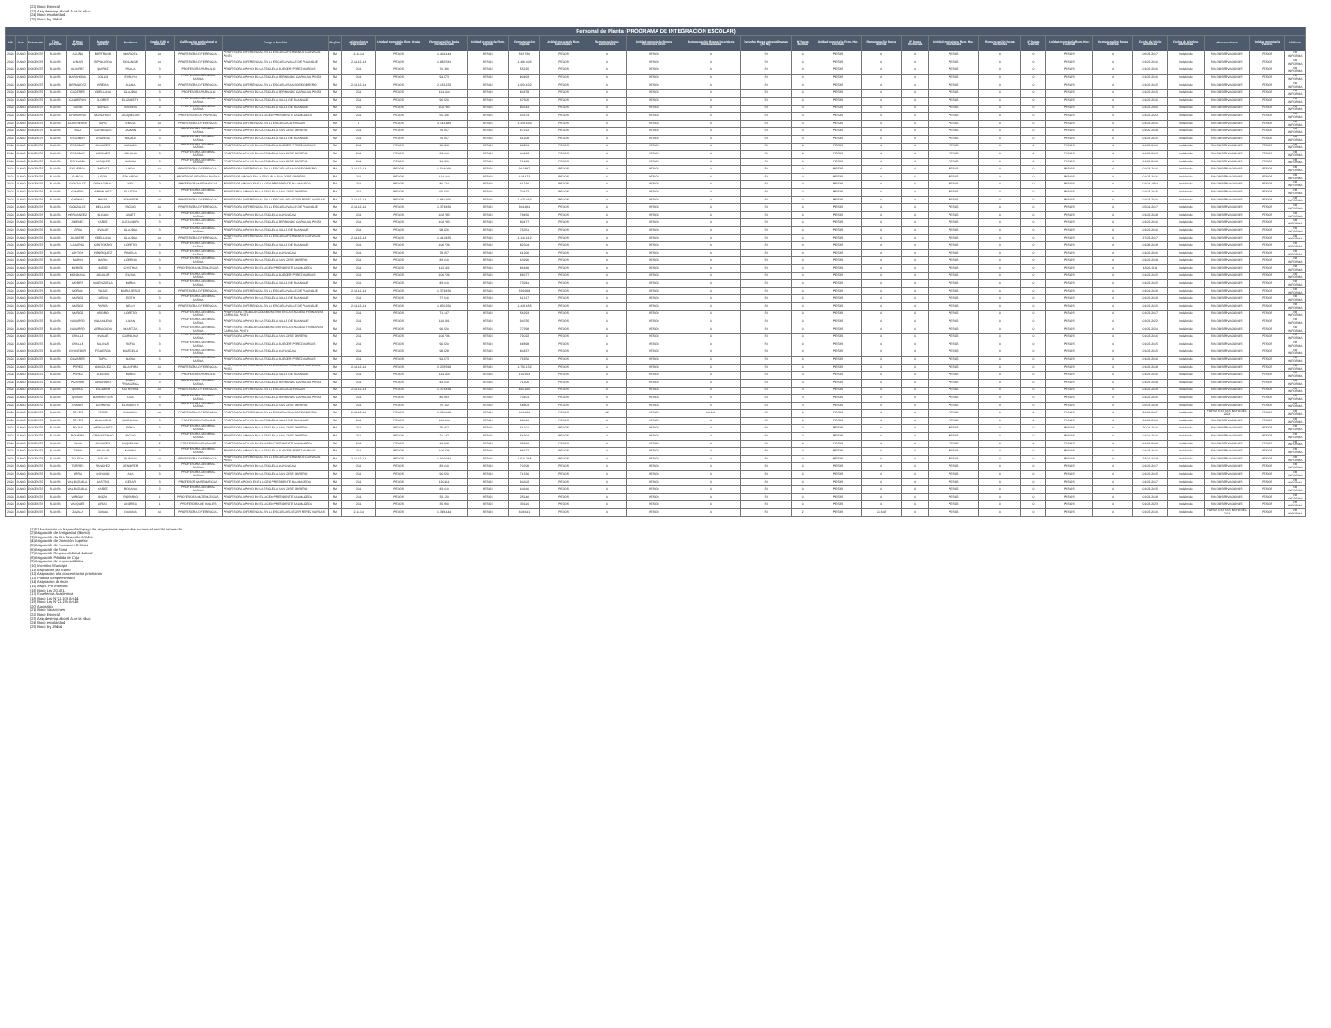(22) Bono Especial
(23) Asig.desemp.laboral A.de la educ.
(24) Bono escolaridad
(25) Bono ley 19464
| Personal de Planta (PROGRAMA DE INTEGRACION ESCOLAR) | | | | | | | | | | | | | | | | | | | | | | | | | | | | | | | | | | |
| --- | --- | --- | --- | --- | --- | --- | --- | --- | --- | --- | --- | --- | --- | --- | --- | --- | --- | --- | --- | --- | --- | --- | --- | --- | --- | --- | --- | --- | --- | --- | --- | --- | --- | --- |
| Año | Mes | Estamento | Tipo personal | Primer apellido | Segundo apellido | Nombres | Grado EUS o Jornada | Calificación profesional o formación | Cargo o función | Región | Asignaciones especiales | Unidad monetaria Rem. Bruta men. | Remuneración bruta mensualizada | Unidad monetaria Rem. Liquida | Remuneración liquida | Unidad monetaria Rem. Adicionales | Remuneraciones adicionales | Unidad monetaria Bonos incentivos mens. | Remuneración Bonos incentivos mensualizada | Derecho Horas extraordinarias (Si No) | Nº horas diurnas | Unidad monetaria Rem. Hor. Diurnas | Remuneración horas diurnas | Nº horas nocturnas | Unidad monetaria Rem. Hor. Nocturnas | Remuneración horas nocturnas | Nº horas festivas | Unidad monetaria Rem. Hor. Festivas | Remuneración horas festivas | Fecha de inicio dd/mm/aa | Fecha de término dd/mm/aa | Observaciones | Unidad monetaria Viáticos | Viáticos |
| 2024 | JUNIO | DOCENTE | PLANTA | ACUÑA | BERTRAND | MARICEL | 44 | PROFESORA DIFERENCIAL | PROFESORA DIFERENCIAL EN LA ESCUELA FERNANDO CARVAJAL PINTO | RM | 2-11-14 | PESOS | 1.401.444 | PESOS | 563.736 | PESOS | 0 | PESOS | 0 | SI | 0 | PESOS | 0 | 0 | PESOS | 0 | 0 | PESOS | 0 | 06-03-2017 | Indefinido | SIN OBSERVACIONES | PESOS | NO INFORMA |
| 2024 | JUNIO | DOCENTE | PLANTA | AYBAR | SEPULVEDA | SOLANGE | 44 | PROFESORA DIFERENCIAL | PROFESORA DIFERENCIAL EN LA ESCUELA VALLE DE PUANGUE | RM | 2-11-12-14 | PESOS | 1.883.581 | PESOS | 1.486.405 | PESOS | 0 | PESOS | 0 | SI | 0 | PESOS | 0 | 0 | PESOS | 0 | 0 | PESOS | 0 | 01-03-2016 | Indefinido | SIN OBSERVACIONES | PESOS | NO INFORMA |
| 2024 | JUNIO | DOCENTE | PLANTA | ALVAREZ | QUIROZ | PAULA | 3 | PROFESORA PARVULO | PROFESORA APOYO EN LA ESCUELA ELIECER PEREZ VARGAS | RM | 2-11 | PESOS | 70.386 | PESOS | 55.225 | PESOS | 0 | PESOS | 0 | SI | 0 | PESOS | 0 | 0 | PESOS | 0 | 0 | PESOS | 0 | 01-03-2016 | Indefinido | SIN OBSERVACIONES | PESOS | NO INFORMA |
| 2024 | JUNIO | DOCENTE | PLANTA | BARAHONA | COLLIO | EVELYN | 3 | PROFESORA GENERAL BASICA | PROFESORA APOYO EN LA ESCUELA FERNANDO CARVAJAL PINTO | RM | 2-11 | PESOS | 94.873 | PESOS | 80.493 | PESOS | 0 | PESOS | 0 | SI | 0 | PESOS | 0 | 0 | PESOS | 0 | 0 | PESOS | 0 | 01-03-2016 | Indefinido | SIN OBSERVACIONES | PESOS | NO INFORMA |
| 2024 | JUNIO | DOCENTE | PLANTA | BERMUDEZ | PIÑEIRA | JUANA | 44 | PROFESORA DIFERENCIAL | PROFESORA DIFERENCIAL EN LA ESCUELA SAN JOSE OBRERO | RM | 2-11-12-14 | PESOS | 2.159.233 | PESOS | 1.650.632 | PESOS | 0 | PESOS | 0 | SI | 0 | PESOS | 0 | 0 | PESOS | 0 | 0 | PESOS | 0 | 01-03-2015 | Indefinido | SIN OBSERVACIONES | PESOS | NO INFORMA |
| 2024 | JUNIO | DOCENTE | PLANTA | CACERES | ORELLANA | CLAUDIA | 3 | PROFESORA PARVULO | PROFESORA APOYO EN LA ESCUELA FERNANDO CARVAJAL PINTO | RM | 2-11 | PESOS | 114.644 | PESOS | 84.878 | PESOS | 0 | PESOS | 0 | SI | 0 | PESOS | 0 | 0 | PESOS | 0 | 0 | PESOS | 0 | 01-03-2015 | Indefinido | SIN OBSERVACIONES | PESOS | NO INFORMA |
| 2024 | JUNIO | DOCENTE | PLANTA | CALDERON | FLORES | ELIZABETH | 3 | PROFESORA GENERAL BASICA | PROFESORA APOYO EN LA ESCUELA VALLE DE PUANGUE | RM | 2-11 | PESOS | 90.920 | PESOS | 67.305 | PESOS | 0 | PESOS | 0 | SI | 0 | PESOS | 0 | 0 | PESOS | 0 | 0 | PESOS | 0 | 01-03-2016 | Indefinido | SIN OBSERVACIONES | PESOS | NO INFORMA |
| 2024 | JUNIO | DOCENTE | PLANTA | CANO | GARCIA | SANDRA | 3 | PROFESORA GENERAL BASICA | PROFESORA APOYO EN LA ESCUELA VALLE DE PUANGUE | RM | 2-11 | PESOS | 102.783 | PESOS | 80.644 | PESOS | 0 | PESOS | 0 | SI | 0 | PESOS | 0 | 0 | PESOS | 0 | 0 | PESOS | 0 | 01-03-2000 | Indefinido | SIN OBSERVACIONES | PESOS | NO INFORMA |
| 2024 | JUNIO | DOCENTE | PLANTA | CHAVARRIA | MARCHANT | JACQUELINE | 2 | PROFESORA DE PARVULO | PROFESORA APOYO EN EL LICEO PRESIDENTE BALMACEDA | RM | 2-11 | PESOS | 55.396 | PESOS | 43.374 | PESOS | 0 | PESOS | 0 | SI | 0 | PESOS | 0 | 0 | PESOS | 0 | 0 | PESOS | 0 | 01-03-2023 | Indefinido | SIN OBSERVACIONES | PESOS | NO INFORMA |
| 2024 | JUNIO | DOCENTE | PLANTA | CONTRERAS | TAPIA | EMILIA | 44 | PROFESORA DIFERENCIAL | PROFESORA DIFERENCIAL EN LA ESCUELA CUYUNCAVI | RM | 1 | PESOS | 2.113.489 | PESOS | 1.259.640 | PESOS | 0 | PESOS | 0 | SI | 0 | PESOS | 0 | 0 | PESOS | 0 | 0 | PESOS | 0 | 01-03-2015 | Indefinido | SIN OBSERVACIONES | PESOS | NO INFORMA |
| 2024 | JUNIO | DOCENTE | PLANTA | DIAZ | CARDENAS | JAZMIN | 3 | PROFESORA GENERAL BASICA | PROFESORA APOYO EN LA ESCUELA SAN JOSE OBRERO | RM | 2-11 | PESOS | 79.057 | PESOS | 67.212 | PESOS | 0 | PESOS | 0 | SI | 0 | PESOS | 0 | 0 | PESOS | 0 | 0 | PESOS | 0 | 01-05-2018 | Indefinido | SIN OBSERVACIONES | PESOS | NO INFORMA |
| 2024 | JUNIO | DOCENTE | PLANTA | ESCOBAR | ARAVENA | NICOLE | 3 | PROFESORA GENERAL BASICA | PROFESORA APOYO EN LA ESCUELA VALLE DE PUANGUE | RM | 2-11 | PESOS | 79.057 | PESOS | 61.109 | PESOS | 0 | PESOS | 0 | SI | 0 | PESOS | 0 | 0 | PESOS | 0 | 0 | PESOS | 0 | 01-03-2015 | Indefinido | SIN OBSERVACIONES | PESOS | NO INFORMA |
| 2024 | JUNIO | DOCENTE | PLANTA | ESCOBAR | OLIVARES | MONICA | 3 | PROFESORA GENERAL BASICA | PROFESORA APOYO EN LA ESCUELA ELIECER PEREZ VARGAS | RM | 2-11 | PESOS | 98.828 | PESOS | 88.234 | PESOS | 0 | PESOS | 0 | SI | 0 | PESOS | 0 | 0 | PESOS | 0 | 0 | PESOS | 0 | 01-03-2016 | Indefinido | SIN OBSERVACIONES | PESOS | NO INFORMA |
| 2024 | JUNIO | DOCENTE | PLANTA | ESCOBAR | MORALES | JOHANA | 3 | PROFESORA GENERAL BASICA | PROFESORA APOYO EN LA ESCUELA SAN JOSE OBRERO | RM | 2-11 | PESOS | 83.010 | PESOS | 64.995 | PESOS | 0 | PESOS | 0 | SI | 0 | PESOS | 0 | 0 | PESOS | 0 | 0 | PESOS | 0 | 01-03-2015 | Indefinido | SIN OBSERVACIONES | PESOS | NO INFORMA |
| 2024 | JUNIO | DOCENTE | PLANTA | ESPINOZA | VASQUEZ | MIRIAM | 3 | PROFESORA GENERAL BASICA | PROFESORA APOYO EN LA ESCUELA SAN JOSE OBRERO | RM | 2-11 | PESOS | 90.920 | PESOS | 71.189 | PESOS | 0 | PESOS | 0 | SI | 0 | PESOS | 0 | 0 | PESOS | 0 | 0 | PESOS | 0 | 01-03-2018 | Indefinido | SIN OBSERVACIONES | PESOS | NO INFORMA |
| 2024 | JUNIO | DOCENTE | PLANTA | FIGUEROA | JIMENEZ | LINDA | 44 | PROFESORA DIFERENCIAL | PROFESORA DIFERENCIAL EN LA ESCUELA SAN JOSE OBRERO | RM | 2-11-12-14 | PESOS | 1.546.069 | PESOS | 910.887 | PESOS | 0 | PESOS | 0 | SI | 0 | PESOS | 0 | 0 | PESOS | 0 | 0 | PESOS | 0 | 01-03-2016 | Indefinido | SIN OBSERVACIONES | PESOS | NO INFORMA |
| 2024 | JUNIO | DOCENTE | PLANTA | GARCIA | LEON | EDUARDO | 3 | PROFESOR GENERAL BASICA | PROFESOR APOYO EN LA ESCUELA SAN JOSE OBRERO | RM | 2-11 | PESOS | 114.644 | PESOS | 105.473 | PESOS | 0 | PESOS | 0 | SI | 0 | PESOS | 0 | 0 | PESOS | 0 | 0 | PESOS | 0 | 01-03-2016 | Indefinido | SIN OBSERVACIONES | PESOS | NO INFORMA |
| 2024 | JUNIO | DOCENTE | PLANTA | GONZALEZ | ORMAZABAL | JOEL | 2 | PROFESOR MATEMATICAS | PROFESOR APOYO EN EL LICEO PRESIDENTE BALMACEDA | RM | 2-11 | PESOS | 80.274 | PESOS | 61.536 | PESOS | 0 | PESOS | 0 | SI | 0 | PESOS | 0 | 0 | PESOS | 0 | 0 | PESOS | 0 | 01-04-1994 | Indefinido | SIN OBSERVACIONES | PESOS | NO INFORMA |
| 2024 | JUNIO | DOCENTE | PLANTA | GUMERA | BERMUDEZ | ELIZETH | 3 | PROFESORA GENERAL BASICA | PROFESROA APOYO EN LA ESCUELA SAN JOSE OBRERO | RM | 2-11 | PESOS | 90.920 | PESOS | 70.427 | PESOS | 0 | PESOS | 0 | SI | 0 | PESOS | 0 | 0 | PESOS | 0 | 0 | PESOS | 0 | 01-03-2015 | Indefinido | SIN OBSERVACIONES | PESOS | NO INFORMA |
| 2024 | JUNIO | DOCENTE | PLANTA | GORMAZ | PINTO | JENNIFER | 44 | PROFESORA DIFERENCIAL | PROFESORA DIFERENCIAL EN LA ESCUELA ELIECER PEREZ VARGAS | RM | 2-11-12-14 | PESOS | 1.854.256 | PESOS | 1.477.063 | PESOS | 0 | PESOS | 0 | SI | 0 | PESOS | 0 | 0 | PESOS | 0 | 0 | PESOS | 0 | 01-03-2016 | Indefinido | SIN OBSERVACIONES | PESOS | NO INFORMA |
| 2024 | JUNIO | DOCENTE | PLANTA | GONZALEZ | MELLADO | ROCIO | 44 | PROFESORA DIFERENCIAL | PROFESORA DIFERENCIAL EN LA ESCUELA VALLE DE PUANGUE | RM | 2-11-12-14 | PESOS | 1.378.836 | PESOS | 941.494 | PESOS | 0 | PESOS | 0 | SI | 0 | PESOS | 0 | 0 | PESOS | 0 | 0 | PESOS | 0 | 03-04-2017 | Indefinido | SIN OBSERVACIONES | PESOS | NO INFORMA |
| 2024 | JUNIO | DOCENTE | PLANTA | HERNANDEZ | OLGUIN | JANET | 3 | PROFESORA GENERAL BASICA | PROFESORA APOYO EN LA ESCUELA CUYUNCAVI | RM | 2-11 | PESOS | 102.783 | PESOS | 79.450 | PESOS | 0 | PESOS | 0 | SI | 0 | PESOS | 0 | 0 | PESOS | 0 | 0 | PESOS | 0 | 01-03-2018 | Indefinido | SIN OBSERVACIONES | PESOS | NO INFORMA |
| 2024 | JUNIO | DOCENTE | PLANTA | JIMENEZ | YAÑEZ | ALEJANDRA | 3 | PROFESORA GENERAL BASICA | PROFESORA APOYO EN LA ESCUELA FERNANDO CARVAJAL PINTO | RM | 2-11 | PESOS | 102.783 | PESOS | 80.477 | PESOS | 0 | PESOS | 0 | SI | 0 | PESOS | 0 | 0 | PESOS | 0 | 0 | PESOS | 0 | 01-03-2016 | Indefinido | SIN OBSERVACIONES | PESOS | NO INFORMA |
| 2024 | JUNIO | DOCENTE | PLANTA | JERIA | OVALLE | CLAUDIA | 3 | PROFESORA GENERAL BASICA | PROFESORA APOYO EN LA ESCUELA VALLE DE PUANGUE | RM | 2-11 | PESOS | 98.826 | PESOS | 76.551 | PESOS | 0 | PESOS | 0 | SI | 0 | PESOS | 0 | 0 | PESOS | 0 | 0 | PESOS | 0 | 01-03-2016 | Indefinido | SIN OBSERVACIONES | PESOS | NO INFORMA |
| 2024 | JUNIO | DOCENTE | PLANTA | JILABERT | ORELLANA | CLAUDIA | 44 | PROFESORA DIFERENCIAL | PROFESORA DIFERENCIAL EN LA ESCUELA FERNANDO CARVAJAL PINTO | RM | 2-11-12-14 | PESOS | 1.410.835 | PESOS | 1.141.612 | PESOS | 0 | PESOS | 0 | SI | 0 | PESOS | 0 | 0 | PESOS | 0 | 0 | PESOS | 0 | 27-03-2017 | Indefinido | SIN OBSERVACIONES | PESOS | NO INFORMA |
| 2024 | JUNIO | DOCENTE | PLANTA | LABARCA | CENTONZIO | LORETO | 3 | PROFESORA GENERAL BASICA | PROFESORA APOYO EN LA ESCUELA VALLE DE PUANGUE | RM | 2-11 | PESOS | 106.736 | PESOS | 82.504 | PESOS | 0 | PESOS | 0 | SI | 0 | PESOS | 0 | 0 | PESOS | 0 | 0 | PESOS | 0 | 01-08-2018 | Indefinido | SIN OBSERVACIONES | PESOS | NO INFORMA |
| 2024 | JUNIO | DOCENTE | PLANTA | LEYTON | HENRIQUEZ | PAMELA | 3 | PROFESORA GENERAL BASICA | PROFESORA APOYO EN LA ESCUELA CUYUNCAVI | RM | 2-11 | PESOS | 79.057 | PESOS | 61.900 | PESOS | 0 | PESOS | 0 | SI | 0 | PESOS | 0 | 0 | PESOS | 0 | 0 | PESOS | 0 | 01-03-2016 | Indefinido | SIN OBSERVACIONES | PESOS | NO INFORMA |
| 2024 | JUNIO | DOCENTE | PLANTA | MARIN | MARIN | LORENA | 3 | PROFESORA GENERAL BASICA | PROFESORA APOYO EN LA ESCUELA SAN JOSE OBRERO | RM | 2-11 | PESOS | 83.010 | PESOS | 63.996 | PESOS | 0 | PESOS | 0 | SI | 0 | PESOS | 0 | 0 | PESOS | 0 | 0 | PESOS | 0 | 01-03-2018 | Indefinido | SIN OBSERVACIONES | PESOS | NO INFORMA |
| 2024 | JUNIO | DOCENTE | PLANTA | MERIÑO | NUÑEZ | CYNTHIA | 3 | PROFESORA MATEMATICAS | PROFESORA APOYO EN EL LICEO PRESIDENTE BALMACEDA | RM | 2-11 | PESOS | 112.119 | PESOS | 86.849 | PESOS | 0 | PESOS | 0 | SI | 0 | PESOS | 0 | 0 | PESOS | 0 | 0 | PESOS | 0 | 13-06-2011 | Indefinido | SIN OBSERVACIONES | PESOS | NO INFORMA |
| 2024 | JUNIO | DOCENTE | PLANTA | MONDACA | AGUILAR | ELENA | 3 | PROFESORA GENERAL BASICA | PROFESORA APOYO EN LA ESCUELA ELIECER PEREZ VARGAS | RM | 2-11 | PESOS | 106.736 | PESOS | 89.677 | PESOS | 0 | PESOS | 0 | SI | 0 | PESOS | 0 | 0 | PESOS | 0 | 0 | PESOS | 0 | 01-03-2015 | Indefinido | SIN OBSERVACIONES | PESOS | NO INFORMA |
| 2024 | JUNIO | DOCENTE | PLANTA | MORES | VALENZUELA | MARIA | 3 | PROFESORA GENERAL BASICA | PROFESORA APOYO EN LA ESCUELA VALLE DE PUANGUE | RM | 2-11 | PESOS | 83.010 | PESOS | 73.281 | PESOS | 0 | PESOS | 0 | SI | 0 | PESOS | 0 | 0 | PESOS | 0 | 0 | PESOS | 0 | 01-03-2015 | Indefinido | SIN OBSERVACIONES | PESOS | NO INFORMA |
| 2024 | JUNIO | DOCENTE | PLANTA | MORAN | ROJAS | MARIA JESUS | 44 | PROFESORA DIFERENCIAL | PROFESORA DIFERENCIAL EN LA ESCUELA VALLE DE PUANGUE | RM | 2-11-12-14 | PESOS | 1.378.836 | PESOS | 599.698 | PESOS | 0 | PESOS | 0 | SI | 0 | PESOS | 0 | 0 | PESOS | 0 | 0 | PESOS | 0 | 01-04-2019 | Indefinido | SIN OBSERVACIONES | PESOS | NO INFORMA |
| 2024 | JUNIO | DOCENTE | PLANTA | MUÑOZ | ZUÑIGA | EDITH | 3 | PROFESORA GENERAL BASICA | PROFESORA APOYO EN LA ESCUELA VALLE DE PUANGUE | RM | 2-11 | PESOS | 77.916 | PESOS | 61.217 | PESOS | 0 | PESOS | 0 | SI | 0 | PESOS | 0 | 0 | PESOS | 0 | 0 | PESOS | 0 | 01-03-2019 | Indefinido | SIN OBSERVACIONES | PESOS | NO INFORMA |
| 2024 | JUNIO | DOCENTE | PLANTA | MUÑOZ | PARGA | NELLY | 44 | PROFESORA DIFERENCIAL | PROFESORA DIFERENCIAL EN LA ESCUELA VALLE DE PUANGUE | RM | 2-11-12-14 | PESOS | 1.830.256 | PESOS | 1.428.655 | PESOS | 0 | PESOS | 0 | SI | 0 | PESOS | 0 | 0 | PESOS | 0 | 0 | PESOS | 0 | 01-03-2015 | Indefinido | SIN OBSERVACIONES | PESOS | NO INFORMA |
| 2024 | JUNIO | DOCENTE | PLANTA | MUÑOZ | OSORIO | LORETO | 3 | PROFESORA GENERAL BASICA | PROFESORA TRABAJO COLABORATIVO EN LA ESCUELA FERNANDO CARVAJAL PINTO | RM | 2-11 | PESOS | 71.147 | PESOS | 56.293 | PESOS | 0 | PESOS | 0 | SI | 0 | PESOS | 0 | 0 | PESOS | 0 | 0 | PESOS | 0 | 01-03-2017 | Indefinido | SIN OBSERVACIONES | PESOS | NO INFORMA |
| 2024 | JUNIO | DOCENTE | PLANTA | NAVARRO | VILLANUEVA | LILIAN | 3 | PROFESORA GENERAL BASICA | PROFESORA APOYO EN LA ESCUELA VALLE DE PUANGUE | RM | 2-11 | PESOS | 110.691 | PESOS | 94.735 | PESOS | 0 | PESOS | 0 | SI | 0 | PESOS | 0 | 0 | PESOS | 0 | 0 | PESOS | 0 | 01-03-2022 | Indefinido | SIN OBSERVACIONES | PESOS | NO INFORMA |
| 2024 | JUNIO | DOCENTE | PLANTA | NAVARRO | ARRIAGADA | MARITZA | 3 | PROFESORA GENERAL BASICA | PROFESORA TRABAJO COLABORATIVO EN LA ESCUELA FERNANDO CARVAJAL PINTO | RM | 2-11 | PESOS | 90.920 | PESOS | 77.298 | PESOS | 0 | PESOS | 0 | SI | 0 | PESOS | 0 | 0 | PESOS | 0 | 0 | PESOS | 0 | 01-05-2024 | Indefinido | SIN OBSERVACIONES | PESOS | NO INFORMA |
| 2024 | JUNIO | DOCENTE | PLANTA | OVALLE | OVALLE | CAROLINA | 3 | PROFESORA GENERAL BASICA | PROFESORA APOYO EN LA ESCUELA SAN JOSE OBRERO | RM | 2-11 | PESOS | 106.736 | PESOS | 79.022 | PESOS | 0 | PESOS | 0 | SI | 0 | PESOS | 0 | 0 | PESOS | 0 | 0 | PESOS | 0 | 01-03-2016 | Indefinido | SIN OBSERVACIONES | PESOS | NO INFORMA |
| 2024 | JUNIO | DOCENTE | PLANTA | OVALLE | SALINAS | SOFIA | 3 | PROFESORA GENERAL BASICA | PROFESORA APOYO EN LA ESCUELA ELIECER PEREZ VARGAS | RM | 2-11 | PESOS | 90.920 | PESOS | 68.898 | PESOS | 0 | PESOS | 0 | SI | 0 | PESOS | 0 | 0 | PESOS | 0 | 0 | PESOS | 0 | 01-03-2015 | Indefinido | SIN OBSERVACIONES | PESOS | NO INFORMA |
| 2024 | JUNIO | DOCENTE | PLANTA | OYANEDER | FIGUEROA | MARCELA | 3 | PROFESORA GENERAL BASICA | PROFESORA APOYO EN LA ESCUELA CUYUNCAVI | RM | 2-11 | PESOS | 98.828 | PESOS | 84.837 | PESOS | 0 | PESOS | 0 | SI | 0 | PESOS | 0 | 0 | PESOS | 0 | 0 | PESOS | 0 | 01-03-2015 | Indefinido | SIN OBSERVACIONES | PESOS | NO INFORMA |
| 2024 | JUNIO | DOCENTE | PLANTA | OLIVARES | TAPIA | NADIA | 3 | PROFESORA GENERAL BASICA | PROFESORA APOYO EN LA ESCUELA ELIECER PEREZ VARGAS | RM | 2-11 | PESOS | 94.873 | PESOS | 76.350 | PESOS | 0 | PESOS | 0 | SI | 0 | PESOS | 0 | 0 | PESOS | 0 | 0 | PESOS | 0 | 01-03-2016 | Indefinido | SIN OBSERVACIONES | PESOS | NO INFORMA |
| 2024 | JUNIO | DOCENTE | PLANTA | PEREZ | GONZALEZ | GLASFIRA | 44 | PROFESORA DIFERENCIAL | PROFESORA DIFERENCIAL EN LA ESCUELA FERNANDO CARVAJAL PINTO | RM | 2-11-12-14 | PESOS | 2.235.599 | PESOS | 1.796.132 | PESOS | 0 | PESOS | 0 | SI | 0 | PESOS | 0 | 0 | PESOS | 0 | 0 | PESOS | 0 | 01-03-2018 | Indefinido | SIN OBSERVACIONES | PESOS | NO INFORMA |
| 2024 | JUNIO | DOCENTE | PLANTA | PEREZ | ALEGRIA | MARIA | 3 | PROFESORA PARVULO | PROFESORA APOYO EN LA ESCUELA VALLE DE PUANGUE | RM | 2-11 | PESOS | 114.644 | PESOS | 102.354 | PESOS | 0 | PESOS | 0 | SI | 0 | PESOS | 0 | 0 | PESOS | 0 | 0 | PESOS | 0 | 01-03-2016 | Indefinido | SIN OBSERVACIONES | PESOS | NO INFORMA |
| 2024 | JUNIO | DOCENTE | PLANTA | PIZARRO | ALVARADO | MARIA FRANCISCA | 3 | PROFESORA GENERAL BASICA | PROFESORA APOYO EN LA ESCUELA FERNANDO CARVAJAL PINTO | RM | 2-11 | PESOS | 83.010 | PESOS | 71.205 | PESOS | 0 | PESOS | 0 | SI | 0 | PESOS | 0 | 0 | PESOS | 0 | 0 | PESOS | 0 | 01-03-2018 | Indefinido | SIN OBSERVACIONES | PESOS | NO INFORMA |
| 2024 | JUNIO | DOCENTE | PLANTA | QUIROZ | ESCOBAR | KATHERINE | 44 | PROFESORA DIFERENCIAL | PROFESORA DIFERENCIAL EN LA ESCUELA CUYUNCAVI | RM | 2-11-12-14 | PESOS | 1.378.838 | PESOS | 840.190 | PESOS | 0 | PESOS | 0 | SI | 0 | PESOS | 0 | 0 | PESOS | 0 | 0 | PESOS | 0 | 01-03-2019 | Indefinido | SIN OBSERVACIONES | PESOS | NO INFORMA |
| 2024 | JUNIO | DOCENTE | PLANTA | QUINAN | BARRIENTOS | LINA | 3 | PROFESORA GENERAL BASICA | PROFESORA APOYO EN LA ESCUELA FERNANDO CARVAJAL PINTO | RM | 2-11 | PESOS | 85.983 | PESOS | 73.101 | PESOS | 0 | PESOS | 0 | SI | 0 | PESOS | 0 | 0 | PESOS | 0 | 0 | PESOS | 0 | 01-03-2016 | Indefinido | SIN OBSERVACIONES | PESOS | NO INFORMA |
| 2024 | JUNIO | DOCENTE | PLANTA | RAMOS | CARRERA | ELISABETH | 3 | PROFESORA GENERAL BASICA | PROFESORA APOYO EN LA ESCUELA SAN JOSE OBRERO | RM | 2-11 | PESOS | 75.102 | PESOS | 58.803 | PESOS | 0 | PESOS | 0 | SI | 0 | PESOS | 0 | 0 | PESOS | 0 | 0 | PESOS | 0 | 03-03-2018 | Indefinido | SIN OBSERVACIONES | PESOS | NO INFORMA |
| 2024 | JUNIO | DOCENTE | PLANTA | REYES | PEREZ | DIMADAY | 44 | PROFESORA DIFERENCIAL | PROFESORA DIFERENCIAL EN LA ESCUELA SAN JOSE OBRERO | RM | 2-11-12-14 | PESOS | 1.554.008 | PESOS | 647.426 | PESOS | 12 | PESOS | 64.146 | SI | 0 | PESOS | 0 | 0 | PESOS | 0 | 0 | PESOS | 0 | 20-03-2017 | Indefinido | HORAS EXTRAS MAYO DEL 2024 | PESOS | NO INFORMA |
| 2024 | JUNIO | DOCENTE | PLANTA | REYES | GALLARDO | CAROLINA | 3 | PROFESORA PARVULO | PROFESORA APOYO EN LA ESCUELA VALLE DE PUANGUE | RM | 2-11 | PESOS | 114.644 | PESOS | 88.606 | PESOS | 0 | PESOS | 0 | SI | 0 | PESOS | 0 | 0 | PESOS | 0 | 0 | PESOS | 0 | 01-03-2016 | Indefinido | SIN OBSERVACIONES | PESOS | NO INFORMA |
| 2024 | JUNIO | DOCENTE | PLANTA | ROJAS | HERNANDEZ | ERIKA | 3 | PROFESORA GENERAL BASICA | PROFESORA APOYO EN LA ESCUELA SAN JOSE OBRERO | RM | 2-11 | PESOS | 79.057 | PESOS | 61.101 | PESOS | 0 | PESOS | 0 | SI | 0 | PESOS | 0 | 0 | PESOS | 0 | 0 | PESOS | 0 | 20-04-2016 | Indefinido | SIN OBSERVACIONES | PESOS | NO INFORMA |
| 2024 | JUNIO | DOCENTE | PLANTA | ROMERO | CRISOSTOMO | ROCIO | 3 | PROFESORA GENERAL BASICA | PROFESORA APOYO EN LA ESCUELA SAN JOSE OBRERO | RM | 2-11 | PESOS | 71.147 | PESOS | 56.294 | PESOS | 0 | PESOS | 0 | SI | 0 | PESOS | 0 | 0 | PESOS | 0 | 0 | PESOS | 0 | 01-04-2016 | Indefinido | SIN OBSERVACIONES | PESOS | NO INFORMA |
| 2024 | JUNIO | DOCENTE | PLANTA | SILVA | OLIVARES | JAQUELINE | 2 | PROFESORA LENGUAJE | PROFESORA APOYO EN EL LICEO PRESIDENTE BALMACEDA | RM | 2-11 | PESOS | 49.868 | PESOS | 38.546 | PESOS | 0 | PESOS | 0 | SI | 0 | PESOS | 0 | 0 | PESOS | 0 | 0 | PESOS | 0 | 01-03-2018 | Indefinido | SIN OBSERVACIONES | PESOS | NO INFORMA |
| 2024 | JUNIO | DOCENTE | PLANTA | TORO | AGUILAR | KARINA | 3 | PROFESORA GENERAL BASICA | PROFESORA APOYO EN LA ESCUELA ELIECER PEREZ VARGAS | RM | 2-11 | PESOS | 106.736 | PESOS | 89.677 | PESOS | 0 | PESOS | 0 | SI | 0 | PESOS | 0 | 0 | PESOS | 0 | 0 | PESOS | 0 | 01-03-2016 | Indefinido | SIN OBSERVACIONES | PESOS | NO INFORMA |
| 2024 | JUNIO | DOCENTE | PLANTA | TOLEDO | SOLAR | SUSANA | 44 | PROFESORA DIFERENCIAL | PROFESORA DIFERENCIAL EN LA ESCUELA FERNANDO CARVAJAL PINTO | RM | 2-11-12-14 | PESOS | 1.903.981 | PESOS | 1.546.265 | PESOS | 0 | PESOS | 0 | SI | 0 | PESOS | 0 | 0 | PESOS | 0 | 0 | PESOS | 0 | 23-04-2018 | Indefinido | SIN OBSERVACIONES | PESOS | NO INFORMA |
| 2024 | JUNIO | DOCENTE | PLANTA | TORRES | SANCHEZ | JENNIFER | 3 | PROFESORA GENERAL BASICA | PROFESORA APOYO EN LA ESCUELA CUYUNCAVI | RM | 2-11 | PESOS | 83.010 | PESOS | 70.709 | PESOS | 0 | PESOS | 0 | SI | 0 | PESOS | 0 | 0 | PESOS | 0 | 0 | PESOS | 0 | 01-03-2017 | Indefinido | SIN OBSERVACIONES | PESOS | NO INFORMA |
| 2024 | JUNIO | DOCENTE | PLANTA | URRA | MOYANO | ANA | 3 | PROFESORA GENERAL BASICA | PROFESORA APOYO EN LA ESCUELA SAN JOSE OBRERO | RM | 2-11 | PESOS | 90.920 | PESOS | 71.336 | PESOS | 0 | PESOS | 0 | SI | 0 | PESOS | 0 | 0 | PESOS | 0 | 0 | PESOS | 0 | 01-03-2015 | Indefinido | SIN OBSERVACIONES | PESOS | NO INFORMA |
| 2024 | JUNIO | DOCENTE | PLANTA | VALENZUELA | CASTRO | CESAR | 3 | PROFESOR MATEMATICAS | PROFESOR APOYO EN EL LICEO PRESIDENTE BALMACEDA | RM | 2-11 | PESOS | 120.411 | PESOS | 94.602 | PESOS | 0 | PESOS | 0 | SI | 0 | PESOS | 0 | 0 | PESOS | 0 | 0 | PESOS | 0 | 01-03-2017 | Indefinido | SIN OBSERVACIONES | PESOS | NO INFORMA |
| 2024 | JUNIO | DOCENTE | PLANTA | VALENZUELA | YAÑEZ | ROXANA | 3 | PROFESORA GENERAL BASICA | PROFESORA APOYO EN LA ESCUELA SAN JOSE OBRERO | RM | 2-11 | PESOS | 83.010 | PESOS | 64.166 | PESOS | 0 | PESOS | 0 | SI | 0 | PESOS | 0 | 0 | PESOS | 0 | 0 | PESOS | 0 | 01-03-2015 | Indefinido | SIN OBSERVACIONES | PESOS | NO INFORMA |
| 2024 | JUNIO | DOCENTE | PLANTA | VARGAS | BOZO | ROSARIO | 1 | PROFESORA MATEMATICAS | PROFESORA APOYO EN EL LICEO PRESIDENTE BALMACEDA | RM | 2-11 | PESOS | 32.120 | PESOS | 25.146 | PESOS | 0 | PESOS | 0 | SI | 0 | PESOS | 0 | 0 | PESOS | 0 | 0 | PESOS | 0 | 01-03-2018 | Indefinido | SIN OBSERVACIONES | PESOS | NO INFORMA |
| 2024 | JUNIO | DOCENTE | PLANTA | VASQUEZ | ARIAS | ANDREA | 1 | PROFESORA DE INGLES | PROFESORA APOYO EN EL LICEO PRESIDENTE BALMACEDA | RM | 2-11 | PESOS | 35.990 | PESOS | 33.110 | PESOS | 0 | PESOS | 0 | SI | 0 | PESOS | 0 | 0 | PESOS | 0 | 0 | PESOS | 0 | 01-03-2023 | Indefinido | SIN OBSERVACIONES | PESOS | NO INFORMA |
| 2024 | JUNIO | DOCENTE | PLANTA | ZAVALA | ZAVALA | DAYANA | 44 | PROFESORA DIFERENCIAL | PROFESORA DIFERENCIAL EN LA ESCUELA ELIECER PEREZ VARGAS | RM | 2-11-14 | PESOS | 1.386.444 | PESOS | 606.641 | PESOS | 0 | PESOS | 0 | SI | 2 | PESOS | 21.643 | 0 | PESOS | 0 | 0 | PESOS | 0 | 01-03-2016 | Indefinido | HORAS EXTRAS MAYO DEL 2024 | PESOS | NO INFORMA |
(1) El funcionario no ha percibido pago de asignaciones especiales durante el periodo informado.
(2) Asignación de Antigüedad (Bienio)
(3) Asignación de Alta Dirección Pública
(4) Asignación de Dirección Superior
(5) Asignación de Funciones Críticas
(6) Asignación de Zona
(7) Asignación Responsabilidad Judicial
(8) Asignación Pérdida de Caja
(9) Asignacion de responsabilidad
(10) Incentivo Municipal
(11) Asignacion por tramo
(12) Asignacion alta concentracion prioritarios
(13) Planilla complementaria
(14) Asignacion de titulo
(15) asign. Por mencion
(16) Bono Ley 20.501.
(17) Excelencia Academica
(18) Bono Ley N°21.109 Art.44
(19) Bono Ley N°21.196 Art.46
(20) Aguinaldo
(21) Bono Vacaciones
(22) Bono Especial
(23) Asig.desemp.laboral A.de la educ.
(24) Bono escolaridad
(25) Bono ley 19464